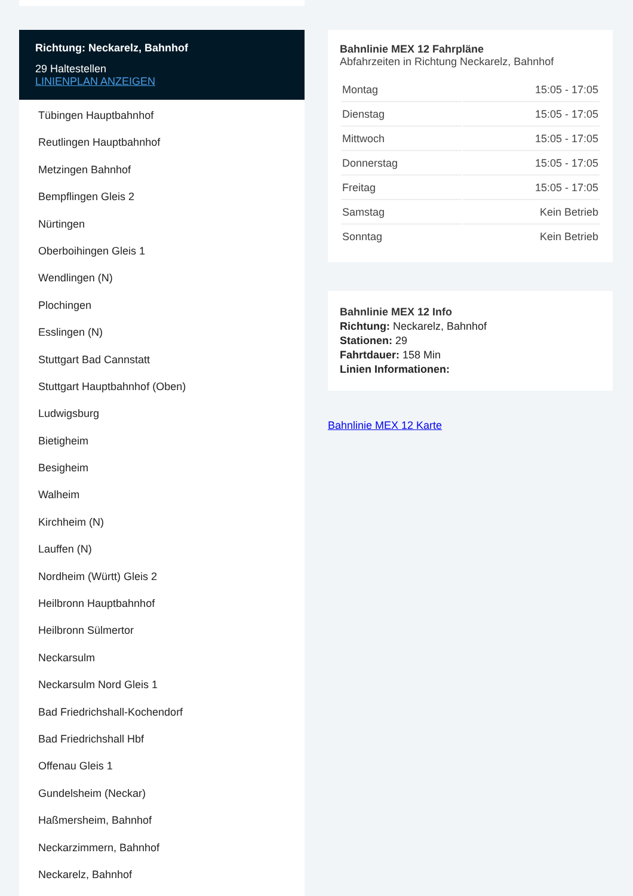Richtung: Neckarelz, Bahnhof
29 Haltestellen
LINIENPLAN ANZEIGEN
Tübingen Hauptbahnhof
Reutlingen Hauptbahnhof
Metzingen Bahnhof
Bempflingen Gleis 2
Nürtingen
Oberboihingen Gleis 1
Wendlingen (N)
Plochingen
Esslingen (N)
Stuttgart Bad Cannstatt
Stuttgart Hauptbahnhof (Oben)
Ludwigsburg
Bietigheim
Besigheim
Walheim
Kirchheim (N)
Lauffen (N)
Nordheim (Württ) Gleis 2
Heilbronn Hauptbahnhof
Heilbronn Sülmertor
Neckarsulm
Neckarsulm Nord Gleis 1
Bad Friedrichshall-Kochendorf
Bad Friedrichshall Hbf
Offenau Gleis 1
Gundelsheim (Neckar)
Haßmersheim, Bahnhof
Neckarzimmern, Bahnhof
Neckarelz, Bahnhof
Bahnlinie MEX 12 Fahrpläne
Abfahrzeiten in Richtung Neckarelz, Bahnhof
| Montag | 15:05 - 17:05 |
| Dienstag | 15:05 - 17:05 |
| Mittwoch | 15:05 - 17:05 |
| Donnerstag | 15:05 - 17:05 |
| Freitag | 15:05 - 17:05 |
| Samstag | Kein Betrieb |
| Sonntag | Kein Betrieb |
Bahnlinie MEX 12 Info
Richtung: Neckarelz, Bahnhof
Stationen: 29
Fahrtdauer: 158 Min
Linien Informationen:
Bahnlinie MEX 12 Karte